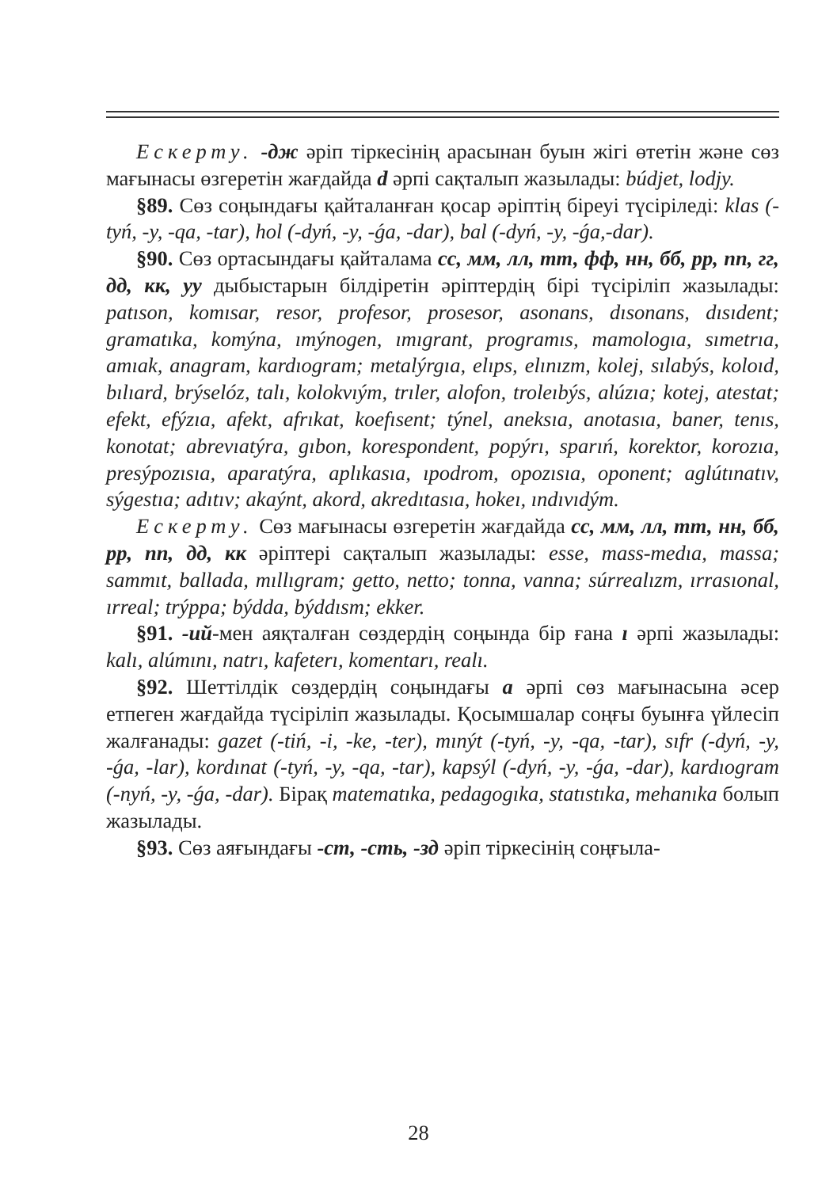Ескерту. -дж әріп тіркесінің арасынан буын жігі өтетін және сөз мағынасы өзгеретін жағдайда d әрпі сақталып жазылады: búdjet, lodjy.
§89. Сөз соңындағы қайталанған қосар әріптің біреуі түсіріледі: klas (-tyń, -y, -qa, -tar), hol (-dyń, -y, -ǵa, -dar), bal (-dyń, -y, -ǵa,-dar).
§90. Сөз ортасындағы қайталама сс, мм, лл, тт, фф, нн, бб, рр, пп, гг, дд, кк, уу дыбыстарын білдіретін әріптердің бірі түсіріліп жазылады: patıson, komısar, resor, profesor, prosesor, asonans, dısonans, dısıdent; gramatıka, komýna, ımýnogen, ımıgrant, programıs, mamologıa, sımetrıa, amıak, anagram, kardıogram; metalýrgıa, elıps, elınızm, kolej, sılabýs, koloıd, bılıard, brýselóz, talı, kolokvıým, trıler, alofon, troleıbýs, alúzıa; kotej, atestat; efekt, efýzıa, afekt, afrıkat, koefısent; týnel, aneksıa, anotasıa, baner, tenıs, konotat; abrevıatýra, gıbon, korespondent, popýrı, sparıń, korektor, korozıa, presýpozısıa, aparatýra, aplıkasıa, ıpodrom, opozısıa, oponent; aglútınatıv, sýgestıa; adıtıv; akaýnt, akord, akredıtasıa, hokeı, ındıvıdým.
Ескерту. Сөз мағынасы өзгеретін жағдайда сс, мм, лл, тт, нн, бб, рр, пп, дд, кк әріптері сақталып жазылады: esse, mass-medıa, massa; sammıt, ballada, mıllıgram; getto, netto; tonna, vanna; súrrealızm, ırrasıonal, ırreal; trýppa; býdda, býddısm; ekker.
§91. -ий-мен аяқталған сөздердің соңында бір ғана ı әрпі жазылады: kalı, alúmını, natrı, kafeterı, komentarı, realı.
§92. Шеттілдік сөздердің соңындағы а әрпі сөз мағынасына әсер етпеген жағдайда түсіріліп жазылады. Қосымшалар соңғы буынға үйлесіп жалғанады: gazet (-tiń, -i, -ke, -ter), mınýt (-tyń, -y, -qa, -tar), sıfr (-dyń, -y, -ǵa, -lar), kordınat (-tyń, -y, -qa, -tar), kapsýl (-dyń, -y, -ǵa, -dar), kardıogram (-nyń, -y, -ǵa, -dar). Бірақ matematıka, pedagogıka, statıstıka, mehanıka болып жазылады.
§93. Сөз аяғындағы -ст, -сть, -зд әріп тіркесінің соңғыла-
28